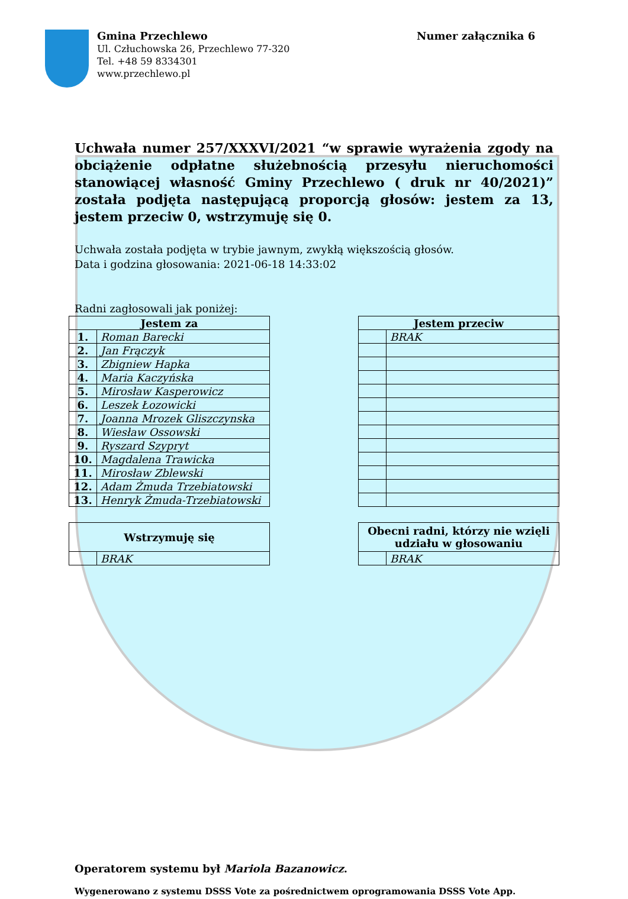Gmina Przechlewo
Ul. Człuchowska 26, Przechlewo 77-320
Tel. +48 59 8334301
www.przechlewo.pl
Numer załącznika 6
Uchwała numer 257/XXXVI/2021 “w sprawie wyrażenia zgody na obciążenie odpłatne służebnością przesyłu nieruchomości stanowiącej własność Gminy Przechlewo ( druk nr 40/2021)” została podjęta następującą proporcją głosów: jestem za 13, jestem przeciw 0, wstrzymuję się 0.
Uchwała została podjęta w trybie jawnym, zwykłą większością głosów.
Data i godzina głosowania: 2021-06-18 14:33:02
Radni zagłosowali jak poniżej:
| Jestem za | |
| --- | --- |
| 1. | Roman Barecki |
| 2. | Jan Frączyk |
| 3. | Zbigniew Hapka |
| 4. | Maria Kaczyńska |
| 5. | Mirosław Kasperowicz |
| 6. | Leszek Łozowicki |
| 7. | Joanna Mrozek Gliszczynska |
| 8. | Wiesław Ossowski |
| 9. | Ryszard Szypryt |
| 10. | Magdalena Trawicka |
| 11. | Mirosław Zblewski |
| 12. | Adam Żmuda Trzebiatowski |
| 13. | Henryk Żmuda-Trzebiatowski |
| Jestem przeciw | |
| --- | --- |
| | BRAK |
| Wstrzymuję się | |
| --- | --- |
| | BRAK |
| Obecni radni, którzy nie wzięli udziału w głosowaniu | |
| --- | --- |
| | BRAK |
Operatorem systemu był Mariola Bazanowicz.
Wygenerowano z systemu DSSS Vote za pośrednictwem oprogramowania DSSS Vote App.